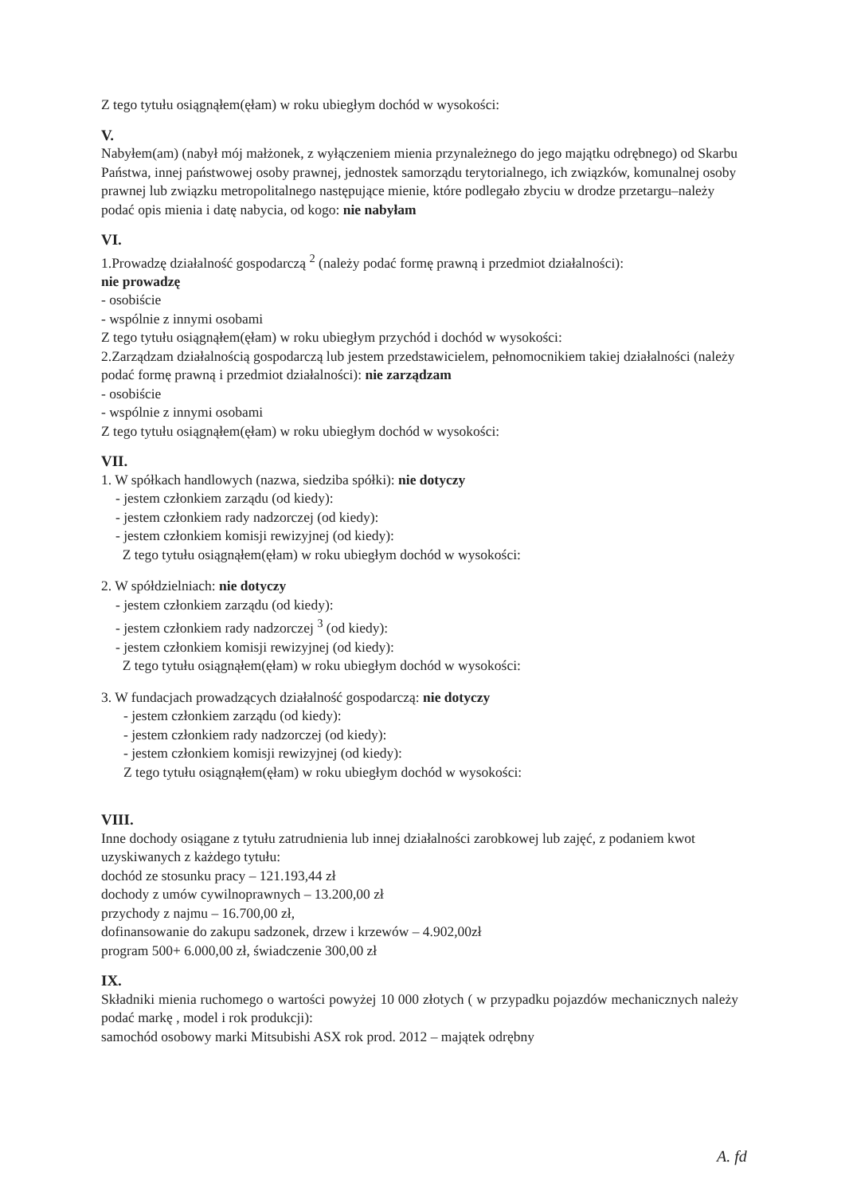Z tego tytułu osiągnąłem(ęłam) w roku ubiegłym dochód w wysokości:
V.
Nabyłem(am) (nabył mój małżonek, z wyłączeniem mienia przynależnego do jego majątku odrębnego) od Skarbu Państwa, innej państwowej osoby prawnej, jednostek samorządu terytorialnego, ich związków, komunalnej osoby prawnej lub związku metropolitalnego następujące mienie, które podlegało zbyciu w drodze przetargu–należy podać opis mienia i datę nabycia, od kogo: nie nabyłam
VI.
1.Prowadzę działalność gospodarczą <sup>2</sup> (należy podać formę prawną i przedmiot działalności):
nie prowadzę
- osobiście
- wspólnie z innymi osobami
Z tego tytułu osiągnąłem(ęłam) w roku ubiegłym przychód i dochód w wysokości:
2.Zarządzam działalnością gospodarczą lub jestem przedstawicielem, pełnomocnikiem takiej działalności (należy podać formę prawną i przedmiot działalności): nie zarządzam
- osobiście
- wspólnie z innymi osobami
Z tego tytułu osiągnąłem(ęłam) w roku ubiegłym dochód w wysokości:
VII.
1. W spółkach handlowych (nazwa, siedziba spółki): nie dotyczy
- jestem członkiem zarządu (od kiedy):
- jestem członkiem rady nadzorczej (od kiedy):
- jestem członkiem komisji rewizyjnej (od kiedy):
Z tego tytułu osiągnąłem(ęłam) w roku ubiegłym dochód w wysokości:
2. W spółdzielniach: nie dotyczy
- jestem członkiem zarządu (od kiedy):
- jestem członkiem rady nadzorczej <sup>3</sup> (od kiedy):
- jestem członkiem komisji rewizyjnej (od kiedy):
Z tego tytułu osiągnąłem(ęłam) w roku ubiegłym dochód w wysokości:
3. W fundacjach prowadzących działalność gospodarczą: nie dotyczy
- jestem członkiem zarządu (od kiedy):
- jestem członkiem rady nadzorczej (od kiedy):
- jestem członkiem komisji rewizyjnej (od kiedy):
Z tego tytułu osiągnąłem(ęłam) w roku ubiegłym dochód w wysokości:
VIII.
Inne dochody osiągane z tytułu zatrudnienia lub innej działalności zarobkowej lub zajęć, z podaniem kwot uzyskiwanych z każdego tytułu:
dochód ze stosunku pracy – 121.193,44 zł
dochody z umów cywilnoprawnych – 13.200,00 zł
przychody z najmu – 16.700,00 zł,
dofinansowanie do zakupu sadzonek, drzew i krzewów – 4.902,00zł
program 500+ 6.000,00 zł, świadczenie 300,00 zł
IX.
Składniki mienia ruchomego o wartości powyżej 10 000 złotych ( w przypadku pojazdów mechanicznych należy podać markę , model i rok produkcji):
samochód osobowy marki Mitsubishi ASX rok prod. 2012 – majątek odrębny
A. fd